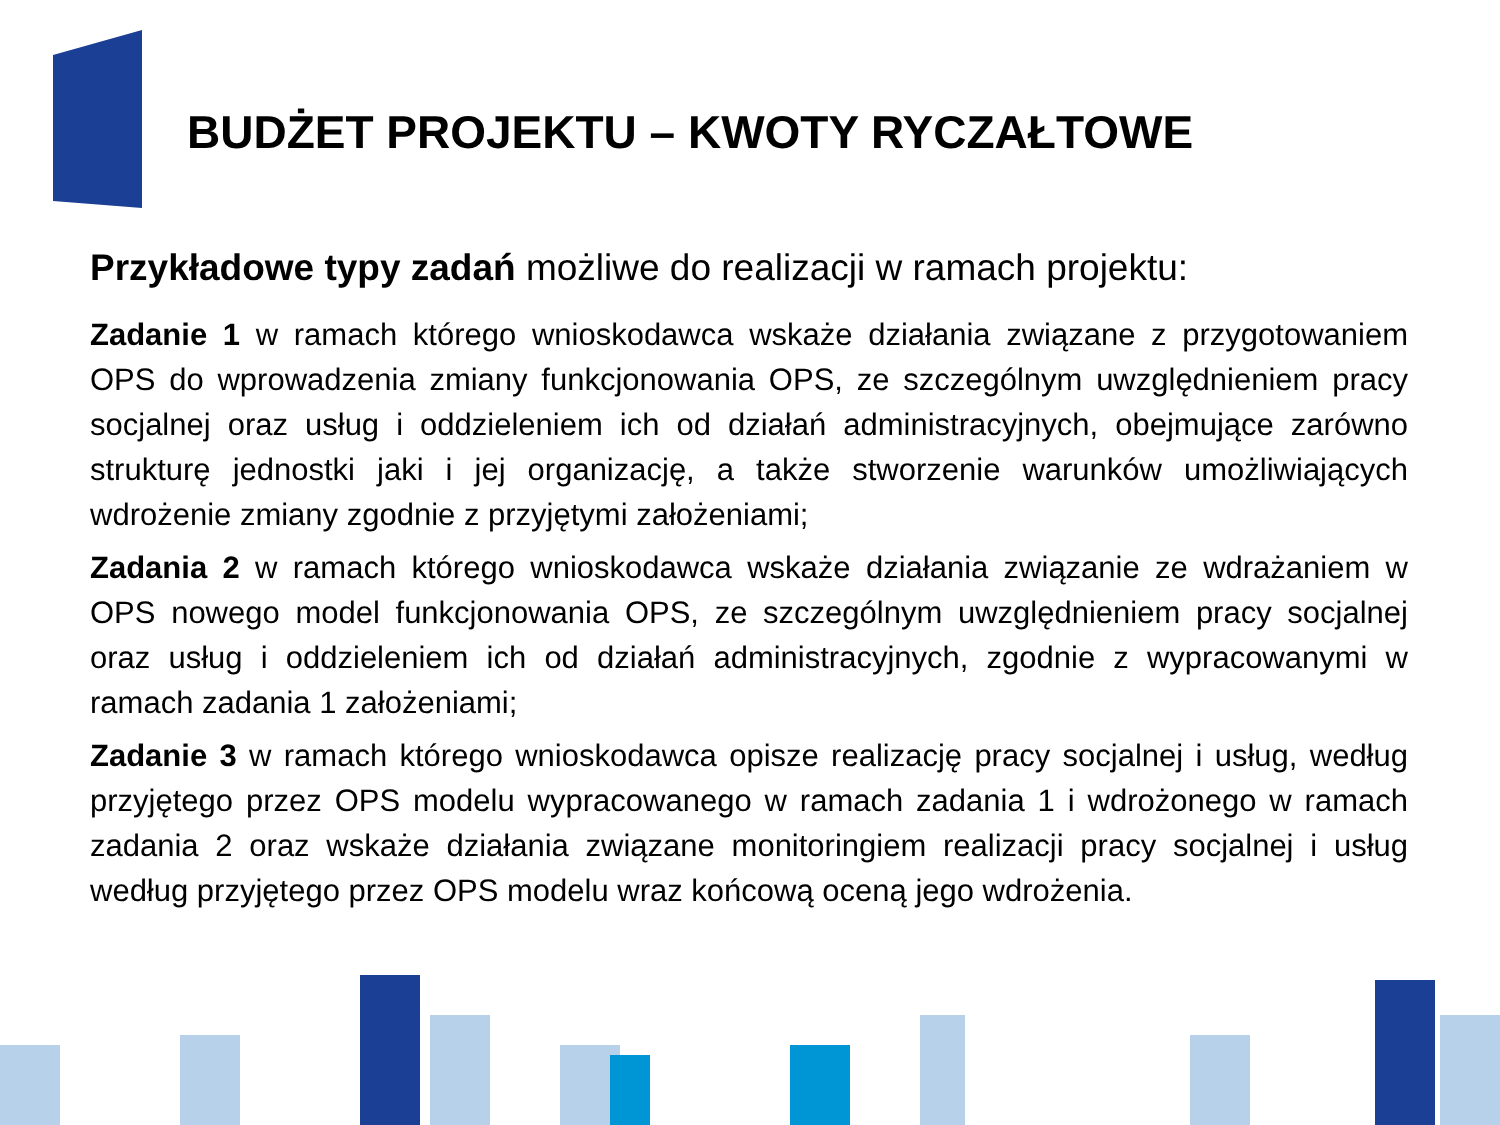BUDŻET PROJEKTU – KWOTY RYCZAŁTOWE
Przykładowe typy zadań możliwe do realizacji w ramach projektu:
Zadanie 1 w ramach którego wnioskodawca wskaże działania związane z przygotowaniem OPS do wprowadzenia zmiany funkcjonowania OPS, ze szczególnym uwzględnieniem pracy socjalnej oraz usług i oddzieleniem ich od działań administracyjnych, obejmujące zarówno strukturę jednostki jaki i jej organizację, a także stworzenie warunków umożliwiających wdrożenie zmiany zgodnie z przyjętymi założeniami;
Zadania 2 w ramach którego wnioskodawca wskaże działania związanie ze wdrażaniem w OPS nowego model funkcjonowania OPS, ze szczególnym uwzględnieniem pracy socjalnej oraz usług i oddzieleniem ich od działań administracyjnych, zgodnie z wypracowanymi w ramach zadania 1 założeniami;
Zadanie 3 w ramach którego wnioskodawca opisze realizację pracy socjalnej i usług, według przyjętego przez OPS modelu wypracowanego w ramach zadania 1 i wdrożonego w ramach zadania 2 oraz wskaże działania związane monitoringiem realizacji pracy socjalnej i usług według przyjętego przez OPS modelu wraz końcową oceną jego wdrożenia.